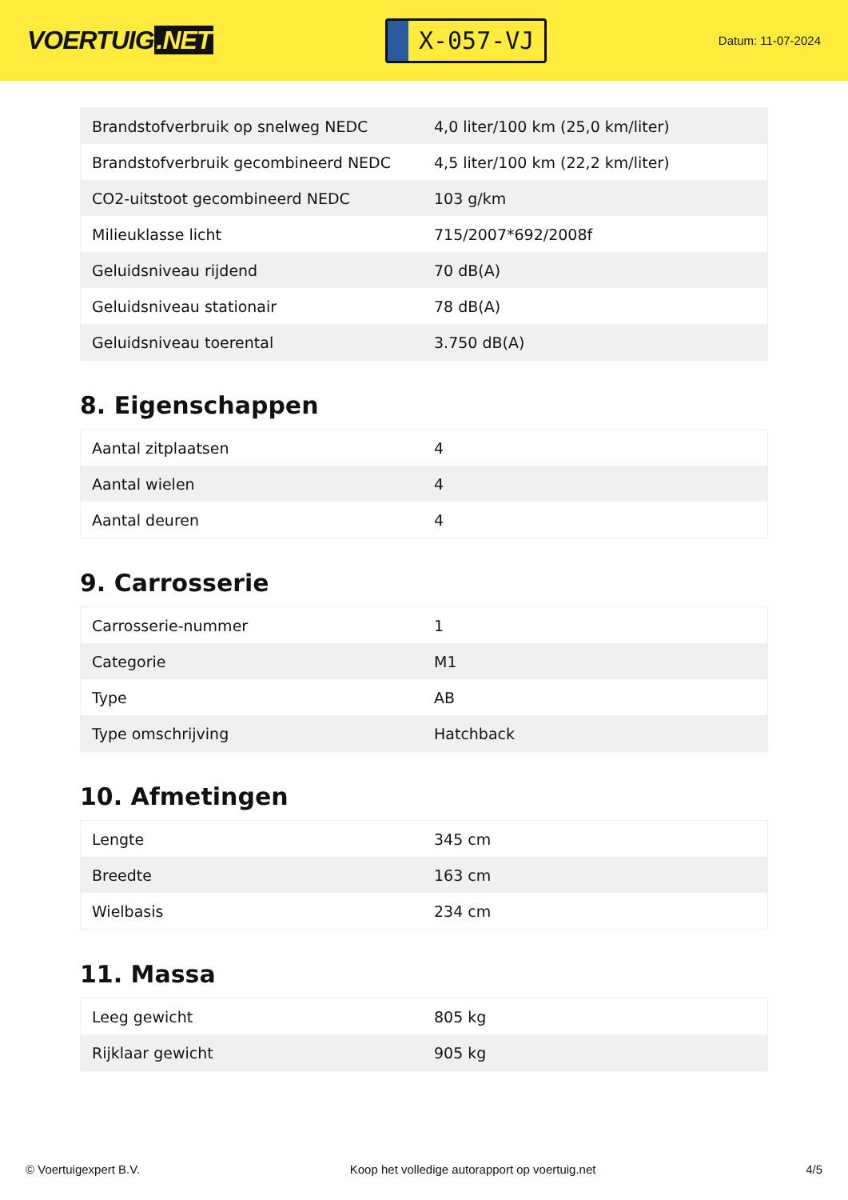VOERTUIG.NET
X-057-VJ
Datum: 11-07-2024
| Brandstofverbruik op snelweg NEDC | 4,0 liter/100 km (25,0 km/liter) |
| Brandstofverbruik gecombineerd NEDC | 4,5 liter/100 km (22,2 km/liter) |
| CO2-uitstoot gecombineerd NEDC | 103 g/km |
| Milieuklasse licht | 715/2007*692/2008f |
| Geluidsniveau rijdend | 70 dB(A) |
| Geluidsniveau stationair | 78 dB(A) |
| Geluidsniveau toerental | 3.750 dB(A) |
8. Eigenschappen
| Aantal zitplaatsen | 4 |
| Aantal wielen | 4 |
| Aantal deuren | 4 |
9. Carrosserie
| Carrosserie-nummer | 1 |
| Categorie | M1 |
| Type | AB |
| Type omschrijving | Hatchback |
10. Afmetingen
| Lengte | 345 cm |
| Breedte | 163 cm |
| Wielbasis | 234 cm |
11. Massa
| Leeg gewicht | 805 kg |
| Rijklaar gewicht | 905 kg |
© Voertuigexpert B.V. Koop het volledige autorapport op voertuig.net 4/5